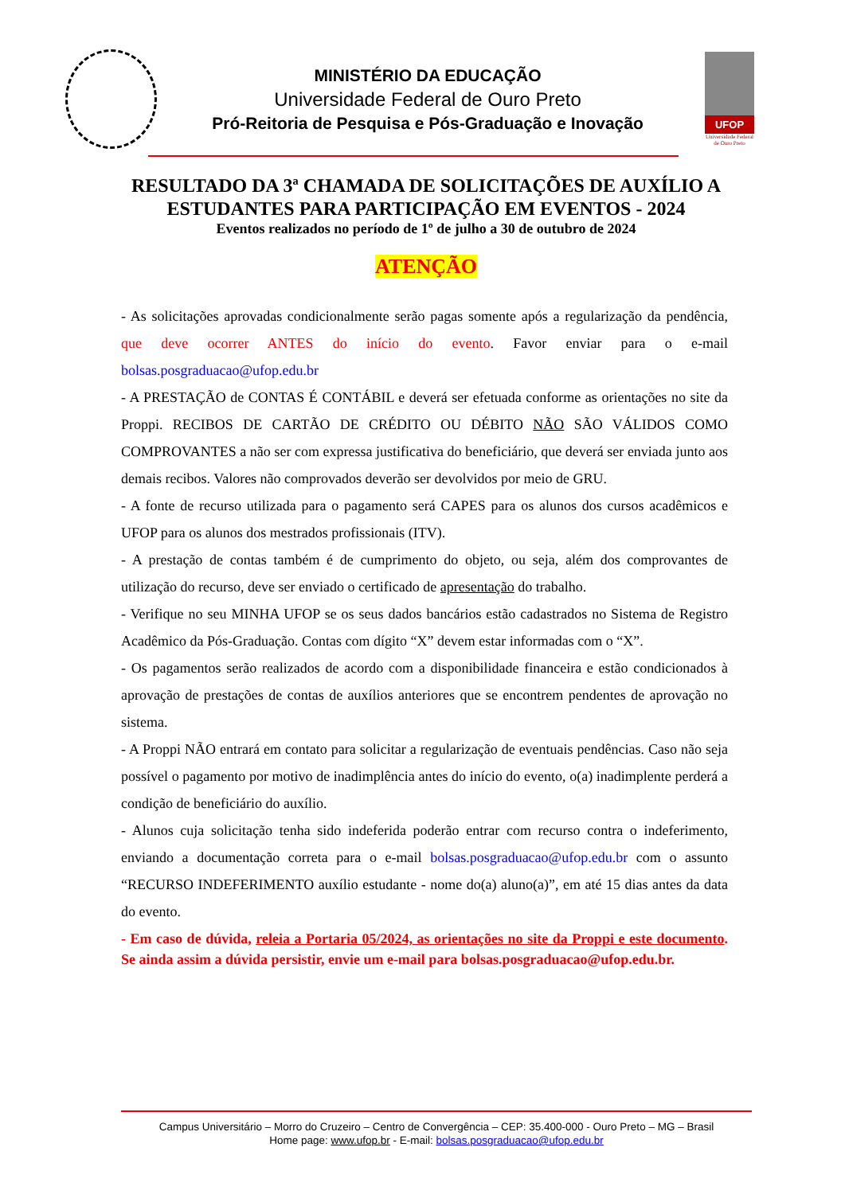MINISTÉRIO DA EDUCAÇÃO
Universidade Federal de Ouro Preto
Pró-Reitoria de Pesquisa e Pós-Graduação e Inovação
UFOP
Universidade Federal de Ouro Preto
RESULTADO DA 3ª CHAMADA DE SOLICITAÇÕES DE AUXÍLIO A ESTUDANTES PARA PARTICIPAÇÃO EM EVENTOS - 2024
Eventos realizados no período de 1º de julho a 30 de outubro de 2024
ATENÇÃO
- As solicitações aprovadas condicionalmente serão pagas somente após a regularização da pendência, que deve ocorrer ANTES do início do evento. Favor enviar para o e-mail bolsas.posgraduacao@ufop.edu.br
- A PRESTAÇÃO de CONTAS É CONTÁBIL e deverá ser efetuada conforme as orientações no site da Proppi. RECIBOS DE CARTÃO DE CRÉDITO OU DÉBITO NÃO SÃO VÁLIDOS COMO COMPROVANTES a não ser com expressa justificativa do beneficiário, que deverá ser enviada junto aos demais recibos. Valores não comprovados deverão ser devolvidos por meio de GRU.
- A fonte de recurso utilizada para o pagamento será CAPES para os alunos dos cursos acadêmicos e UFOP para os alunos dos mestrados profissionais (ITV).
- A prestação de contas também é de cumprimento do objeto, ou seja, além dos comprovantes de utilização do recurso, deve ser enviado o certificado de apresentação do trabalho.
- Verifique no seu MINHA UFOP se os seus dados bancários estão cadastrados no Sistema de Registro Acadêmico da Pós-Graduação. Contas com dígito “X” devem estar informadas com o “X”.
- Os pagamentos serão realizados de acordo com a disponibilidade financeira e estão condicionados à aprovação de prestações de contas de auxílios anteriores que se encontrem pendentes de aprovação no sistema.
- A Proppi NÃO entrará em contato para solicitar a regularização de eventuais pendências. Caso não seja possível o pagamento por motivo de inadimplência antes do início do evento, o(a) inadimplente perderá a condição de beneficiário do auxílio.
- Alunos cuja solicitação tenha sido indeferida poderão entrar com recurso contra o indeferimento, enviando a documentação correta para o e-mail bolsas.posgraduacao@ufop.edu.br com o assunto “RECURSO INDEFERIMENTO auxílio estudante - nome do(a) aluno(a)”, em até 15 dias antes da data do evento.
- Em caso de dúvida, releia a Portaria 05/2024, as orientações no site da Proppi e este documento. Se ainda assim a dúvida persistir, envie um e-mail para bolsas.posgraduacao@ufop.edu.br.
Campus Universitário – Morro do Cruzeiro – Centro de Convergência – CEP: 35.400-000 - Ouro Preto – MG – Brasil
Home page: www.ufop.br - E-mail: bolsas.posgraduacao@ufop.edu.br